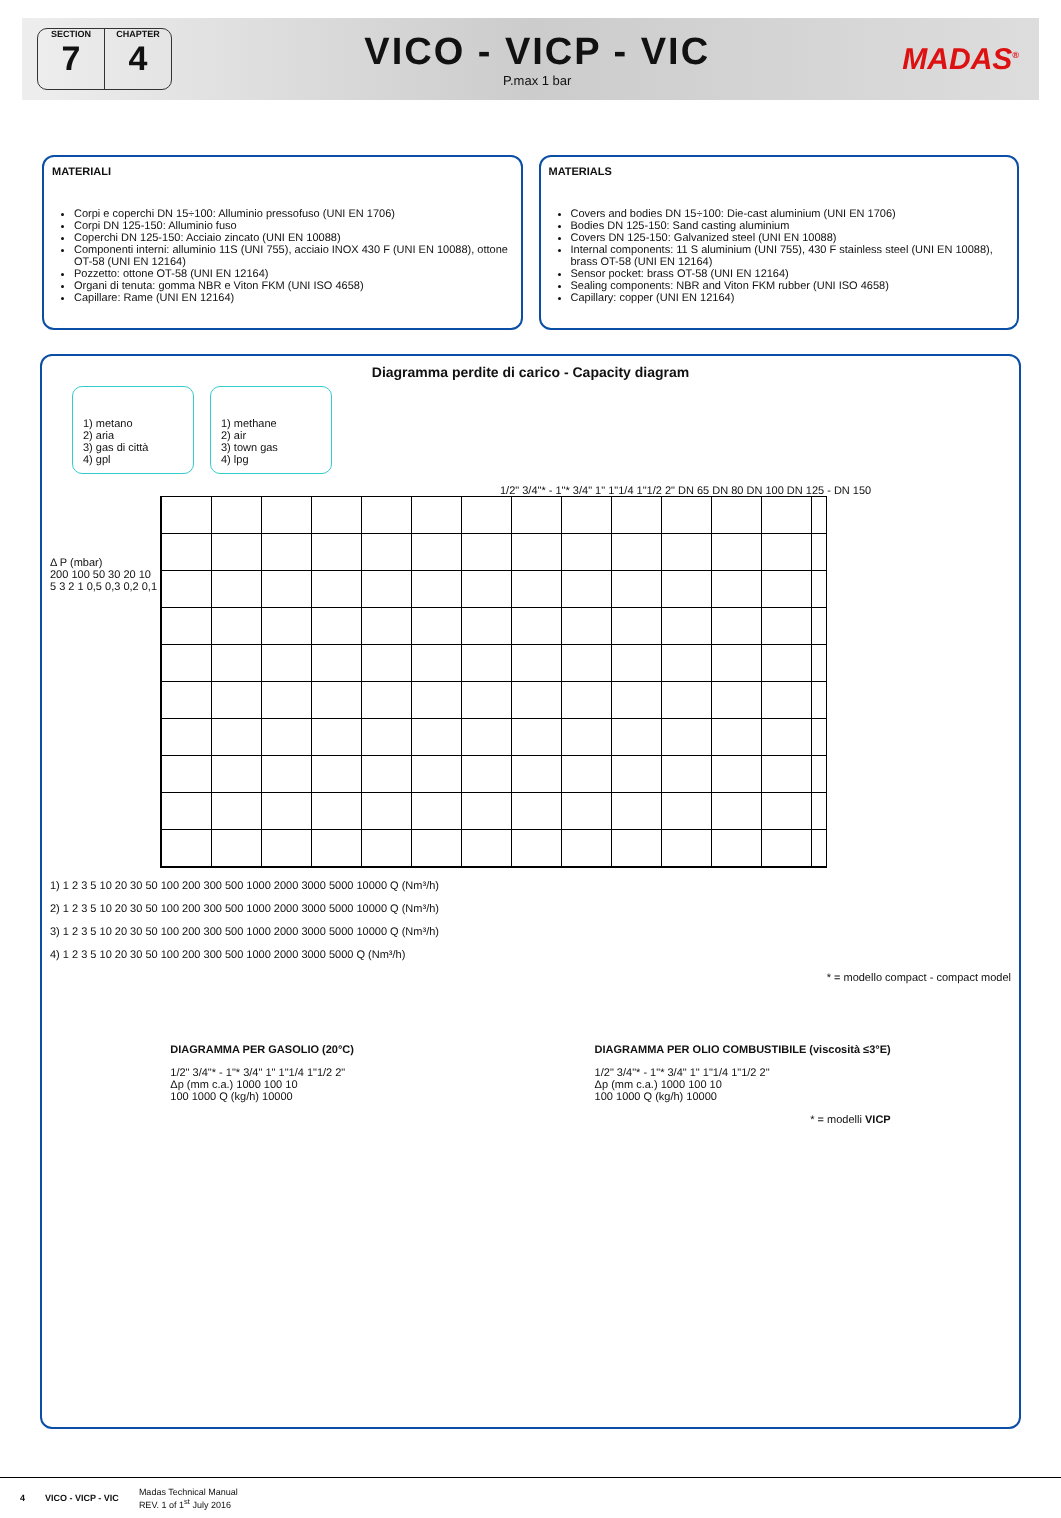SECTION
7
CHAPTER
4
VICO - VICP - VIC
P.max 1 bar
MADAS<sup>®</sup>
MATERIALI
Corpi e coperchi DN 15÷100: Alluminio pressofuso (UNI EN 1706)
Corpi DN 125-150: Alluminio fuso
Coperchi DN 125-150: Acciaio zincato (UNI EN 10088)
Componenti interni: alluminio 11S (UNI 755), acciaio INOX 430 F (UNI EN 10088), ottone OT-58 (UNI EN 12164)
Pozzetto: ottone OT-58 (UNI EN 12164)
Organi di tenuta: gomma NBR e Viton FKM (UNI ISO 4658)
Capillare: Rame (UNI EN 12164)
MATERIALS
Covers and bodies DN 15÷100: Die-cast aluminium (UNI EN 1706)
Bodies DN 125-150: Sand casting aluminium
Covers DN 125-150: Galvanized steel (UNI EN 10088)
Internal components: 11 S aluminium (UNI 755), 430 F stainless steel (UNI EN 10088), brass OT-58 (UNI EN 12164)
Sensor pocket: brass OT-58 (UNI EN 12164)
Sealing components: NBR and Viton FKM rubber (UNI ISO 4658)
Capillary: copper (UNI EN 12164)
Diagramma perdite di carico - Capacity diagram
1) metano
2) aria
3) gas di città
4) gpl
1) methane
2) air
3) town gas
4) lpg
1/2" 3/4"* - 1"* 3/4" 1" 1"1/4 1"1/2 2" DN 65 DN 80 DN 100 DN 125 - DN 150
Δ P (mbar)
200 100 50 30 20 10 5 3 2 1 0,5 0,3 0,2 0,1
1) 1 2 3 5 10 20 30 50 100 200 300 500 1000 2000 3000 5000 10000 Q (Nm³/h)
2) 1 2 3 5 10 20 30 50 100 200 300 500 1000 2000 3000 5000 10000 Q (Nm³/h)
3) 1 2 3 5 10 20 30 50 100 200 300 500 1000 2000 3000 5000 10000 Q (Nm³/h)
4) 1 2 3 5 10 20 30 50 100 200 300 500 1000 2000 3000 5000 Q (Nm³/h)
* = modello compact - compact model
DIAGRAMMA PER GASOLIO (20°C)
1/2" 3/4"* - 1"* 3/4" 1" 1"1/4 1"1/2 2"
Δp (mm c.a.) 1000 100 10
100 1000 Q (kg/h) 10000
DIAGRAMMA PER OLIO COMBUSTIBILE (viscosità ≤3°E)
1/2" 3/4"* - 1"* 3/4" 1" 1"1/4 1"1/2 2"
Δp (mm c.a.) 1000 100 10
100 1000 Q (kg/h) 10000
* = modelli VICP
4 VICO - VICP - VIC Madas Technical Manual
REV. 1 of 1<sup>st</sup> July 2016